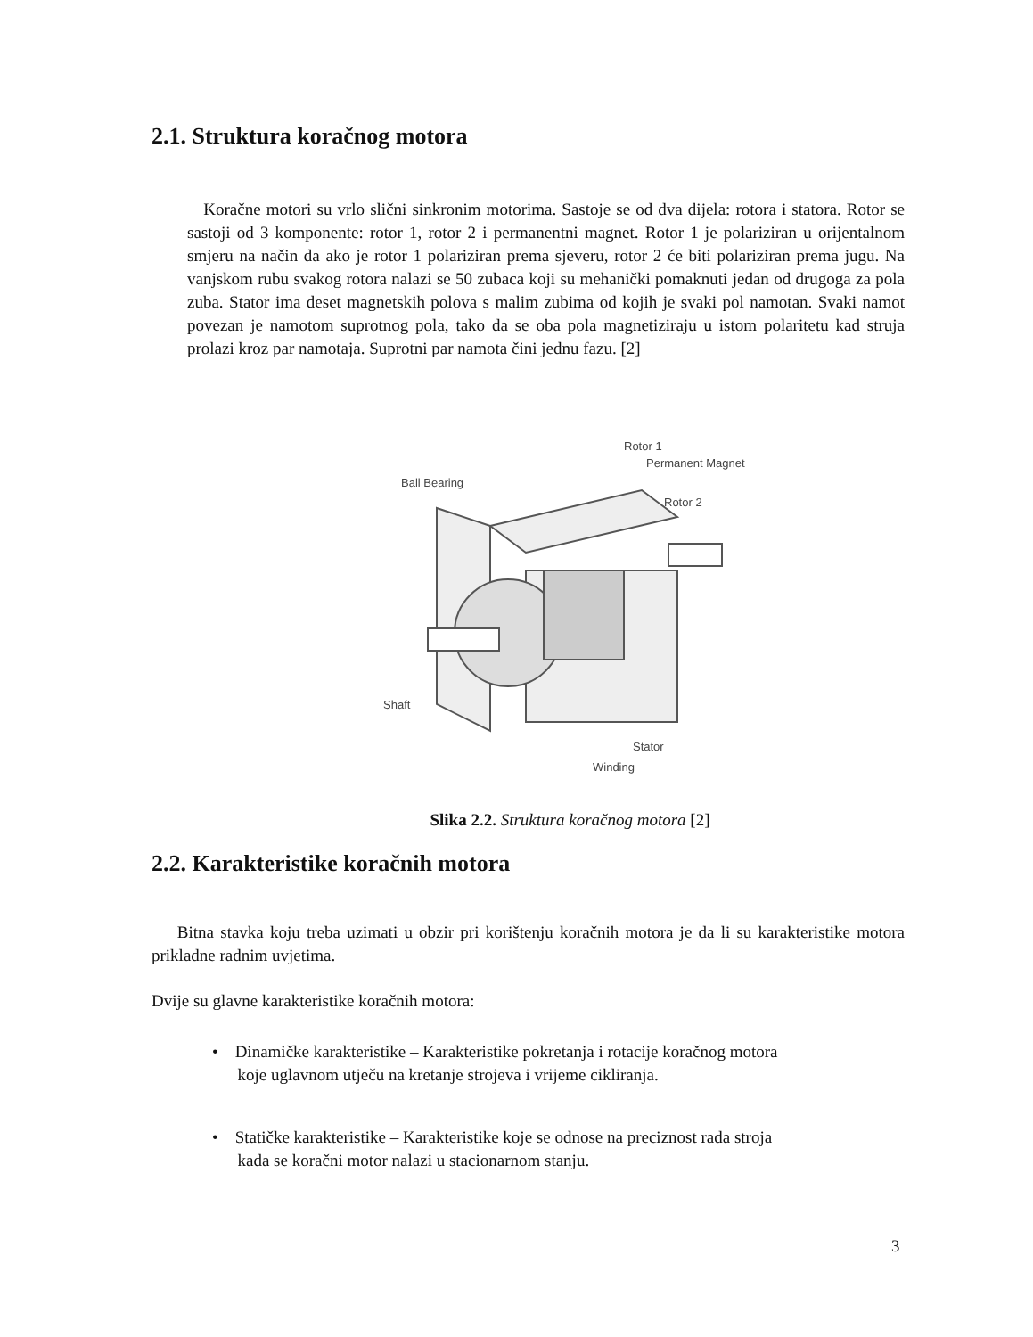2.1. Struktura koračnog motora
Koračne motori su vrlo slični sinkronim motorima. Sastoje se od dva dijela: rotora i statora. Rotor se sastoji od 3 komponente: rotor 1, rotor 2 i permanentni magnet. Rotor 1 je polariziran u orijentalnom smjeru na način da ako je rotor 1 polariziran prema sjeveru, rotor 2 će biti polariziran prema jugu. Na vanjskom rubu svakog rotora nalazi se 50 zubaca koji su mehanički pomaknuti jedan od drugoga za pola zuba. Stator ima deset magnetskih polova s malim zubima od kojih je svaki pol namotan. Svaki namot povezan je namotom suprotnog pola, tako da se oba pola magnetiziraju u istom polaritetu kad struja prolazi kroz par namotaja. Suprotni par namota čini jednu fazu. [2]
Rotor 1
Permanent Magnet
Ball Bearing
Rotor 2
Shaft
Stator
Winding
Slika 2.2. Struktura koračnog motora [2]
2.2. Karakteristike koračnih motora
Bitna stavka koju treba uzimati u obzir pri korištenju koračnih motora je da li su karakteristike motora prikladne radnim uvjetima.
Dvije su glavne karakteristike koračnih motora:
• Dinamičke karakteristike – Karakteristike pokretanja i rotacije koračnog motora
koje uglavnom utječu na kretanje strojeva i vrijeme cikliranja.
• Statičke karakteristike – Karakteristike koje se odnose na preciznost rada stroja
kada se koračni motor nalazi u stacionarnom stanju.
3